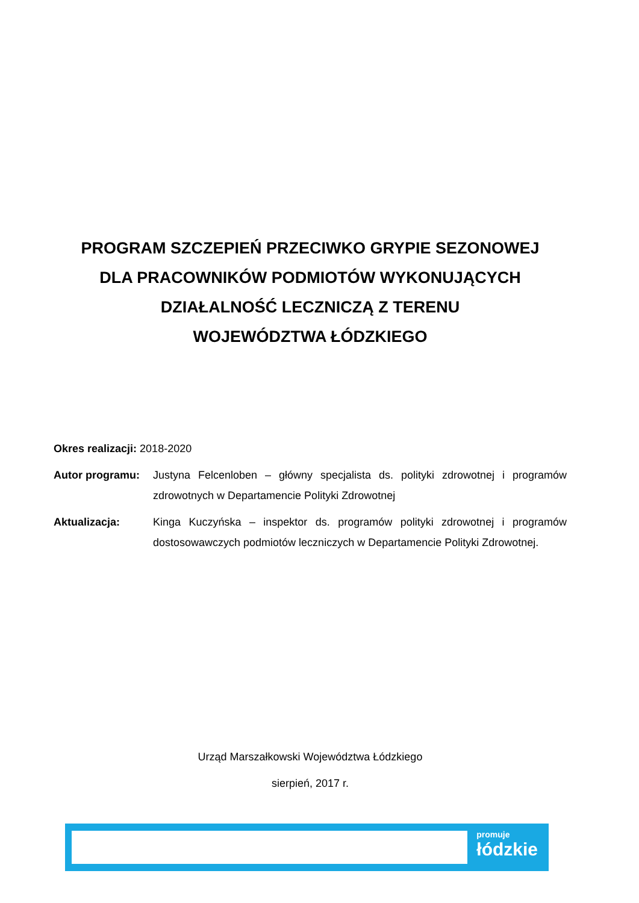PROGRAM SZCZEPIEŃ PRZECIWKO GRYPIE SEZONOWEJ
DLA PRACOWNIKÓW PODMIOTÓW WYKONUJĄCYCH
DZIAŁALNOŚĆ LECZNICZĄ Z TERENU
WOJEWÓDZTWA ŁÓDZKIEGO
Okres realizacji: 2018-2020
Autor programu: Justyna Felcenloben – główny specjalista ds. polityki zdrowotnej i programów zdrowotnych w Departamencie Polityki Zdrowotnej
Aktualizacja: Kinga Kuczyńska – inspektor ds. programów polityki zdrowotnej i programów dostosowawczych podmiotów leczniczych w Departamencie Polityki Zdrowotnej.
Urząd Marszałkowski Województwa Łódzkiego
sierpień, 2017 r.
promuje
łódzkie